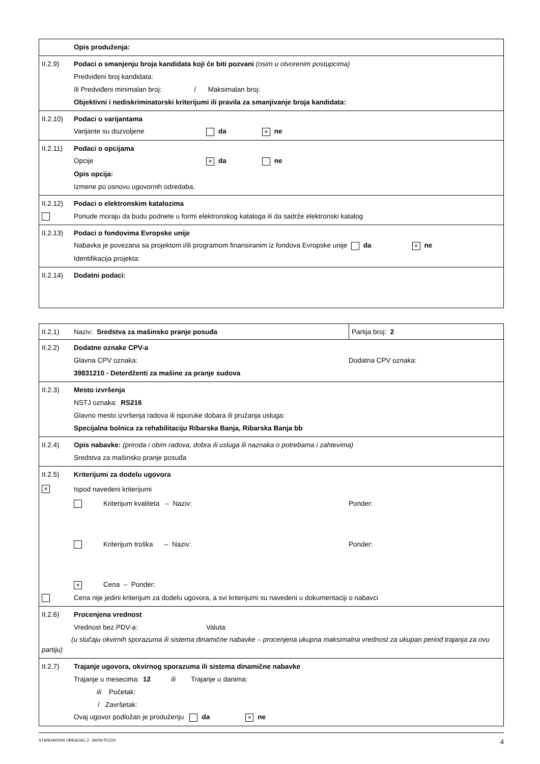Opis produženja:
II.2.9)
Podaci o smanjenju broja kandidata koji će biti pozvani (osim u otvorenim postupcima)
Predviđeni broj kandidata:
Ili Predviđeni minimalan broj: / Maksimalan broj:
Objektivni i nediskriminatorski kriterijumi ili pravila za smanjivanje broja kandidata:
II.2.10)
Podaci o varijantama
Varijante su dozvoljene da × ne
II.2.11)
Podaci o opcijama
Opcije × da ne
Opis opcija:
Izmene po osnovu ugovornih odredaba.
II.2.12)
Podaci o elektronskim katalozima
Ponude moraju da budu podnete u formi elektronskog kataloga ili da sadrže elektronski katalog
II.2.13)
Podaci o fondovima Evropske unije
Nabavka je povezana sa projektom i/ili programom finansiranim iz fondova Evropske unije da × ne
Identifikacija projekta:
II.2.14)
Dodatni podaci:
II.2.1) Naziv: Sredstva za mašinsko pranje posuđa Partija broj: 2
II.2.2) Dodatne oznake CPV-a
Glavna CPV oznaka: Dodatna CPV oznaka:
39831210 - Deterdženti za mašine za pranje sudova
II.2.3) Mesto izvršenja
NSTJ oznaka: RS216
Glavno mesto izvršenja radova ili isporuke dobara ili pružanja usluga:
Specijalna bolnica za rehabilitaciju Ribarska Banja, Ribarska Banja bb
II.2.4)
Opis nabavke: (priroda i obim radova, dobra ili usluga ili naznaka o potrebama i zahtevima)
Sredstva za mašinsko pranje posuđa
II.2.5) Kriterijumi za dodelu ugovora
×
Ispod navedeni kriterijumi
Kriterijum kvaliteta – Naziv: Ponder:
Kriterijum troška – Naziv: Ponder:
× Cena – Ponder:
Cena nije jedini kriterijum za dodelu ugovora, a svi kriterijumi su navedeni u dokumentaciji o nabavci
II.2.6) Procenjena vrednost
Vrednost bez PDV-a: Valuta:
(u slučaju okvirnih sporazuma ili sistema dinamične nabavke – procenjena ukupna maksimalna vrednost za ukupan period trajanja za ovu partiju)
II.2.7)
Trajanje ugovora, okvirnog sporazuma ili sistema dinamične nabavke
Trajanje u mesecima: 12 ili Trajanje u danima:
ili Početak:
/ Završetak:
Ovaj ugovor podložan je produženju da × ne
STANDARDNI OBRAZAC 2: JAVNI POZIV 4